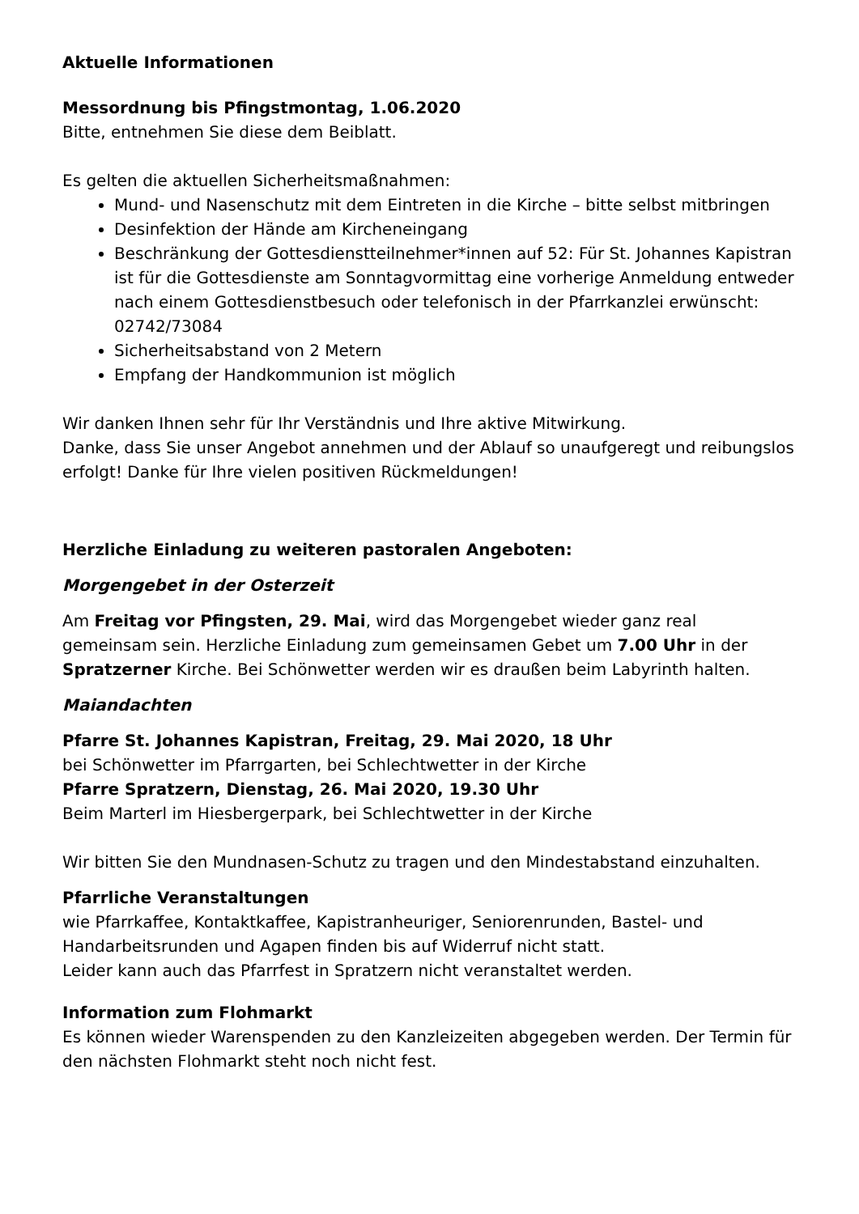Aktuelle Informationen
Messordnung bis Pfingstmontag, 1.06.2020
Bitte, entnehmen Sie diese dem Beiblatt.
Es gelten die aktuellen Sicherheitsmaßnahmen:
Mund- und Nasenschutz mit dem Eintreten in die Kirche – bitte selbst mitbringen
Desinfektion der Hände am Kircheneingang
Beschränkung der Gottesdienstteilnehmer*innen auf 52: Für St. Johannes Kapistran ist für die Gottesdienste am Sonntagvormittag eine vorherige Anmeldung entweder nach einem Gottesdienstbesuch oder telefonisch in der Pfarrkanzlei erwünscht: 02742/73084
Sicherheitsabstand von 2 Metern
Empfang der Handkommunion ist möglich
Wir danken Ihnen sehr für Ihr Verständnis und Ihre aktive Mitwirkung.
Danke, dass Sie unser Angebot annehmen und der Ablauf so unaufgeregt und reibungslos erfolgt! Danke für Ihre vielen positiven Rückmeldungen!
Herzliche Einladung zu weiteren pastoralen Angeboten:
Morgengebet in der Osterzeit
Am Freitag vor Pfingsten, 29. Mai, wird das Morgengebet wieder ganz real gemeinsam sein. Herzliche Einladung zum gemeinsamen Gebet um 7.00 Uhr in der Spratzerner Kirche. Bei Schönwetter werden wir es draußen beim Labyrinth halten.
Maiandachten
Pfarre St. Johannes Kapistran, Freitag, 29. Mai 2020, 18 Uhr
bei Schönwetter im Pfarrgarten, bei Schlechtwetter in der Kirche
Pfarre Spratzern, Dienstag, 26. Mai 2020, 19.30 Uhr
Beim Marterl im Hiesbergerpark, bei Schlechtwetter in der Kirche
Wir bitten Sie den Mundnasen-Schutz zu tragen und den Mindestabstand einzuhalten.
Pfarrliche Veranstaltungen
wie Pfarrkaffee, Kontaktkaffee, Kapistranheuriger, Seniorenrunden, Bastel- und Handarbeitsrunden und Agapen finden bis auf Widerruf nicht statt.
Leider kann auch das Pfarrfest in Spratzern nicht veranstaltet werden.
Information zum Flohmarkt
Es können wieder Warenspenden zu den Kanzleizeiten abgegeben werden. Der Termin für den nächsten Flohmarkt steht noch nicht fest.